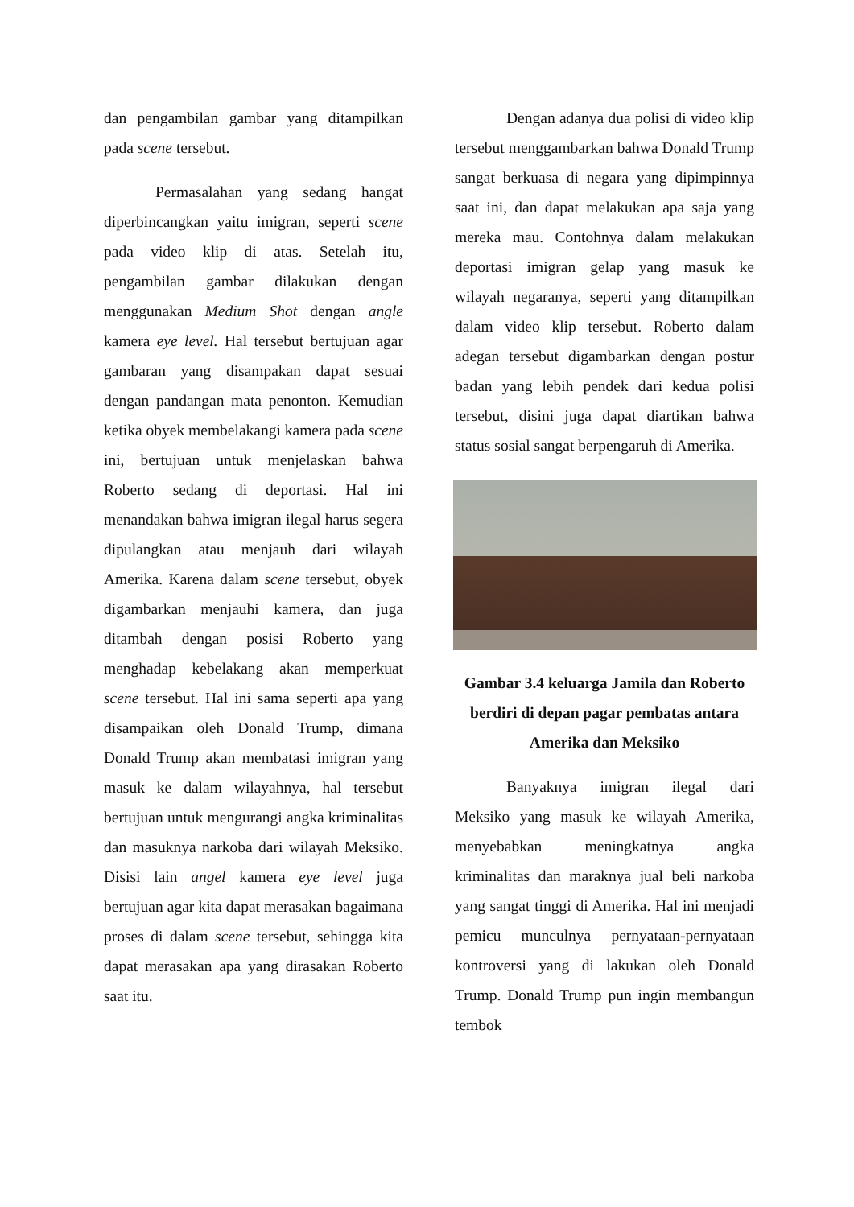dan pengambilan gambar yang ditampilkan pada scene tersebut.
Permasalahan yang sedang hangat diperbincangkan yaitu imigran, seperti scene pada video klip di atas. Setelah itu, pengambilan gambar dilakukan dengan menggunakan Medium Shot dengan angle kamera eye level. Hal tersebut bertujuan agar gambaran yang disampakan dapat sesuai dengan pandangan mata penonton. Kemudian ketika obyek membelakangi kamera pada scene ini, bertujuan untuk menjelaskan bahwa Roberto sedang di deportasi. Hal ini menandakan bahwa imigran ilegal harus segera dipulangkan atau menjauh dari wilayah Amerika. Karena dalam scene tersebut, obyek digambarkan menjauhi kamera, dan juga ditambah dengan posisi Roberto yang menghadap kebelakang akan memperkuat scene tersebut. Hal ini sama seperti apa yang disampaikan oleh Donald Trump, dimana Donald Trump akan membatasi imigran yang masuk ke dalam wilayahnya, hal tersebut bertujuan untuk mengurangi angka kriminalitas dan masuknya narkoba dari wilayah Meksiko. Disisi lain angel kamera eye level juga bertujuan agar kita dapat merasakan bagaimana proses di dalam scene tersebut, sehingga kita dapat merasakan apa yang dirasakan Roberto saat itu.
Dengan adanya dua polisi di video klip tersebut menggambarkan bahwa Donald Trump sangat berkuasa di negara yang dipimpinnya saat ini, dan dapat melakukan apa saja yang mereka mau. Contohnya dalam melakukan deportasi imigran gelap yang masuk ke wilayah negaranya, seperti yang ditampilkan dalam video klip tersebut. Roberto dalam adegan tersebut digambarkan dengan postur badan yang lebih pendek dari kedua polisi tersebut, disini juga dapat diartikan bahwa status sosial sangat berpengaruh di Amerika.
Gambar 3.4 keluarga Jamila dan Roberto berdiri di depan pagar pembatas antara Amerika dan Meksiko
Banyaknya imigran ilegal dari Meksiko yang masuk ke wilayah Amerika, menyebabkan meningkatnya angka kriminalitas dan maraknya jual beli narkoba yang sangat tinggi di Amerika. Hal ini menjadi pemicu munculnya pernyataan-pernyataan kontroversi yang di lakukan oleh Donald Trump. Donald Trump pun ingin membangun tembok